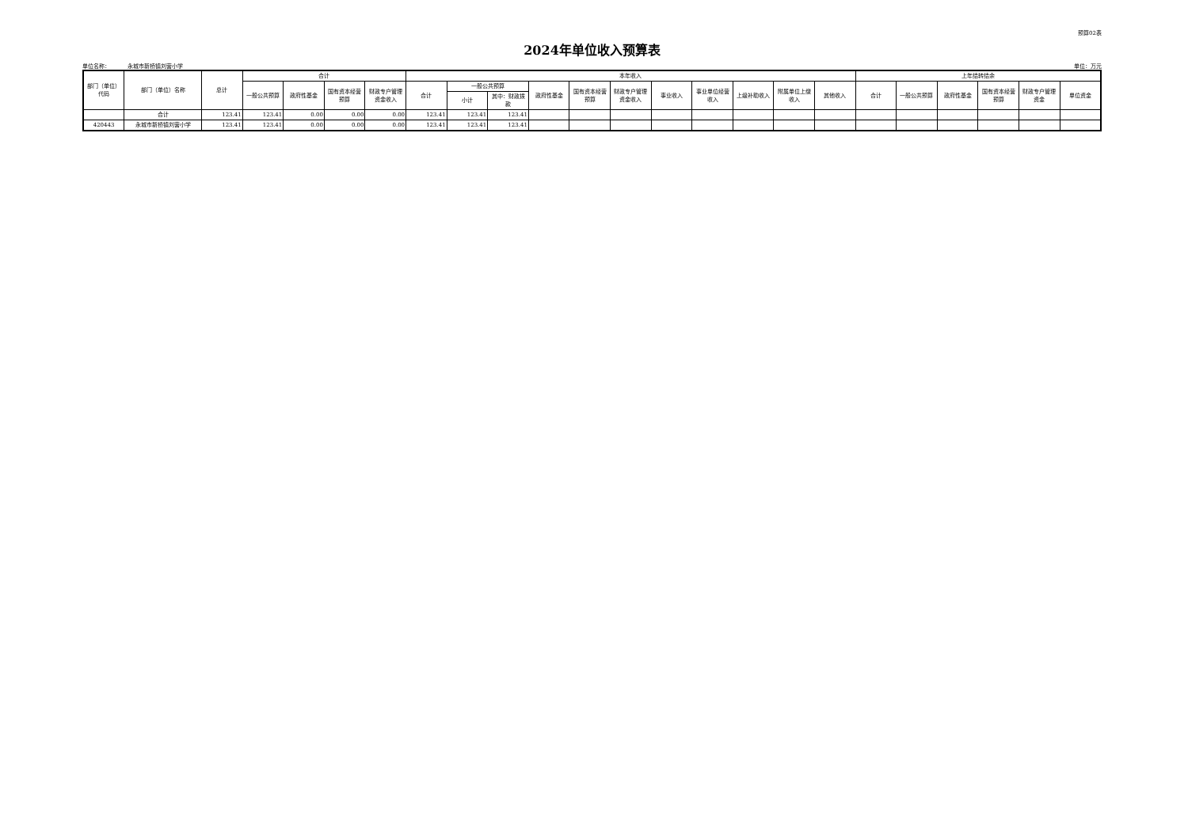预算02表
2024年单位收入预算表
单位名称： 永城市新桥镇刘营小学 单位：万元
| 部门（单位）代码 | 部门（单位）名称 | 总计 | 合计 | | | | 本年收入 | | | | | | | | | | | 上年结转结余 | | | | | |
| --- | --- | --- | --- | --- | --- | --- | --- | --- | --- | --- | --- | --- | --- | --- | --- | --- | --- | --- | --- | --- | --- | --- | --- |
| | | | 一般公共预算 | 政府性基金 | 国有资本经营预算 | 财政专户管理资金收入 | 合计 | 一般公共预算 | | 政府性基金 | 国有资本经营预算 | 财政专户管理资金收入 | 事业收入 | 事业单位经营收入 | 上级补助收入 | 附属单位上缴收入 | 其他收入 | 合计 | 一般公共预算 | 政府性基金 | 国有资本经营预算 | 财政专户管理资金 | 单位资金 |
| | | | | | | | | 小计 | 其中：财政拨款 | | | | | | | | | | | | | | |
| | 合计 | 123.41 | 123.41 | 0.00 | 0.00 | 0.00 | 123.41 | 123.41 | 123.41 | | | | | | | | | | | | | | |
| 420443 | 永城市新桥镇刘营小学 | 123.41 | 123.41 | 0.00 | 0.00 | 0.00 | 123.41 | 123.41 | 123.41 | | | | | | | | | | | | | | |